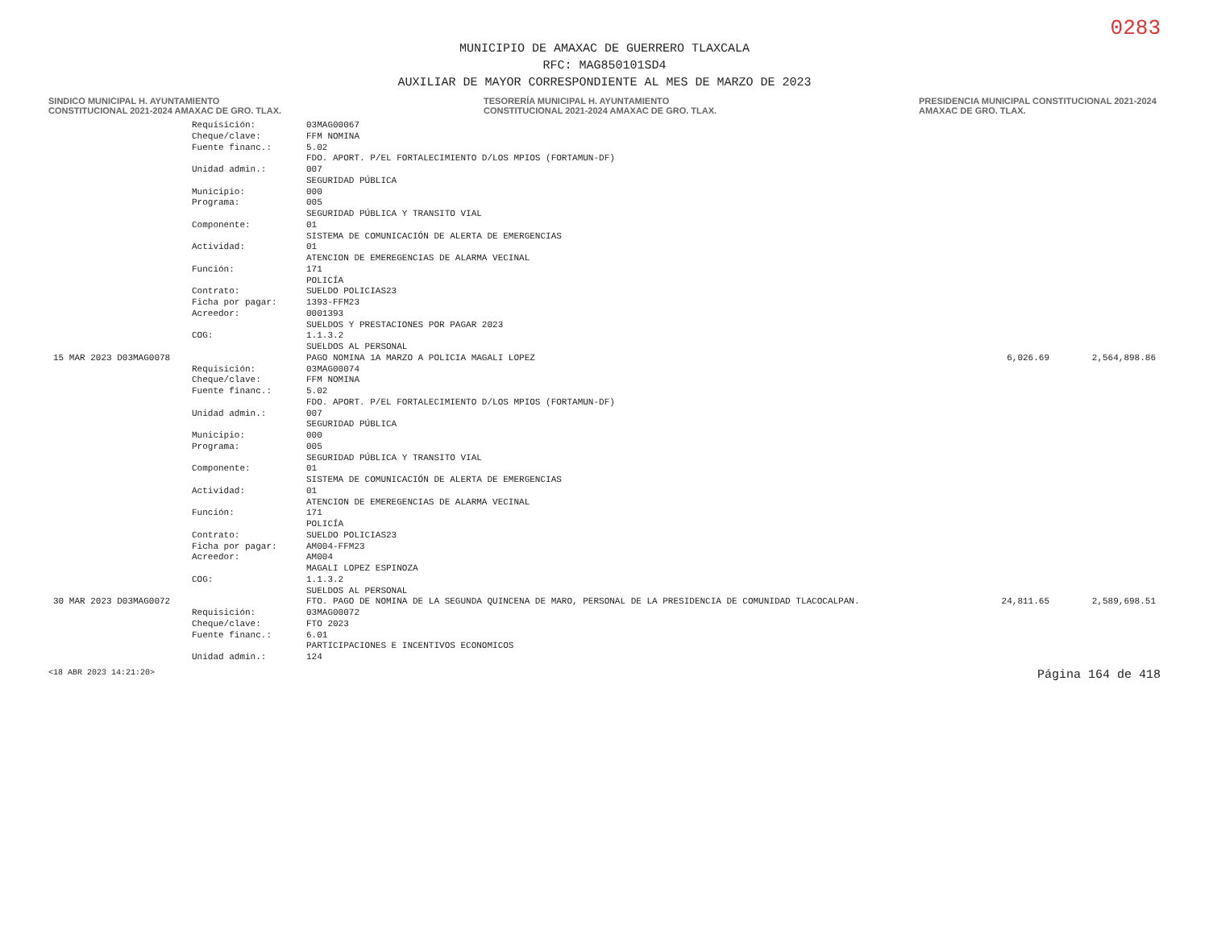0283
MUNICIPIO DE AMAXAC DE GUERRERO TLAXCALA
RFC: MAG850101SD4
AUXILIAR DE MAYOR CORRESPONDIENTE AL MES DE MARZO DE 2023
SINDICO MUNICIPAL H. AYUNTAMIENTO CONSTITUCIONAL 2021-2024 AMAXAC DE GRO. TLAX.
TESORERÍA MUNICIPAL H. AYUNTAMIENTO CONSTITUCIONAL 2021-2024 AMAXAC DE GRO. TLAX.
PRESIDENCIA MUNICIPAL CONSTITUCIONAL 2021-2024 AMAXAC DE GRO. TLAX.
| | Requisición: | 03MAG00067 | | |
| | Cheque/clave: | FFM NOMINA | | |
| | Fuente financ.: | 5.02 FDO. APORT. P/EL FORTALECIMIENTO D/LOS MPIOS (FORTAMUN-DF) | | |
| | Unidad admin.: | 007 SEGURIDAD PÚBLICA | | |
| | Municipio: | 000 | | |
| | Programa: | 005 SEGURIDAD PÚBLICA Y TRANSITO VIAL | | |
| | Componente: | 01 SISTEMA DE COMUNICACIÓN DE ALERTA DE EMERGENCIAS | | |
| | Actividad: | 01 ATENCION DE EMEREGENCIAS DE ALARMA VECINAL | | |
| | Función: | 171 POLICÍA | | |
| | Contrato: | SUELDO POLICIAS23 | | |
| | Ficha por pagar: | 1393-FFM23 | | |
| | Acreedor: | 0001393 SUELDOS Y PRESTACIONES POR PAGAR 2023 | | |
| | COG: | 1.1.3.2 SUELDOS AL PERSONAL | | |
| 15 MAR 2023 D03MAG0078 | | PAGO NOMINA 1A MARZO A POLICIA MAGALI LOPEZ | 6,026.69 | 2,564,898.86 |
| | Requisición: | 03MAG00074 | | |
| | Cheque/clave: | FFM NOMINA | | |
| | Fuente financ.: | 5.02 FDO. APORT. P/EL FORTALECIMIENTO D/LOS MPIOS (FORTAMUN-DF) | | |
| | Unidad admin.: | 007 SEGURIDAD PÚBLICA | | |
| | Municipio: | 000 | | |
| | Programa: | 005 SEGURIDAD PÚBLICA Y TRANSITO VIAL | | |
| | Componente: | 01 SISTEMA DE COMUNICACIÓN DE ALERTA DE EMERGENCIAS | | |
| | Actividad: | 01 ATENCION DE EMEREGENCIAS DE ALARMA VECINAL | | |
| | Función: | 171 POLICÍA | | |
| | Contrato: | SUELDO POLICIAS23 | | |
| | Ficha por pagar: | AM004-FFM23 | | |
| | Acreedor: | AM004 MAGALI LOPEZ ESPINOZA | | |
| | COG: | 1.1.3.2 SUELDOS AL PERSONAL | | |
| 30 MAR 2023 D03MAG0072 | | FTO. PAGO DE NOMINA DE LA SEGUNDA QUINCENA DE MARO, PERSONAL DE LA PRESIDENCIA DE COMUNIDAD TLACOCALPAN. | 24,811.65 | 2,589,698.51 |
| | Requisición: | 03MAG00072 | | |
| | Cheque/clave: | FTO 2023 | | |
| | Fuente financ.: | 6.01 PARTICIPACIONES E INCENTIVOS ECONOMICOS | | |
| | Unidad admin.: | 124 | | |
<18 ABR 2023 14:21:20> Página 164 de 418